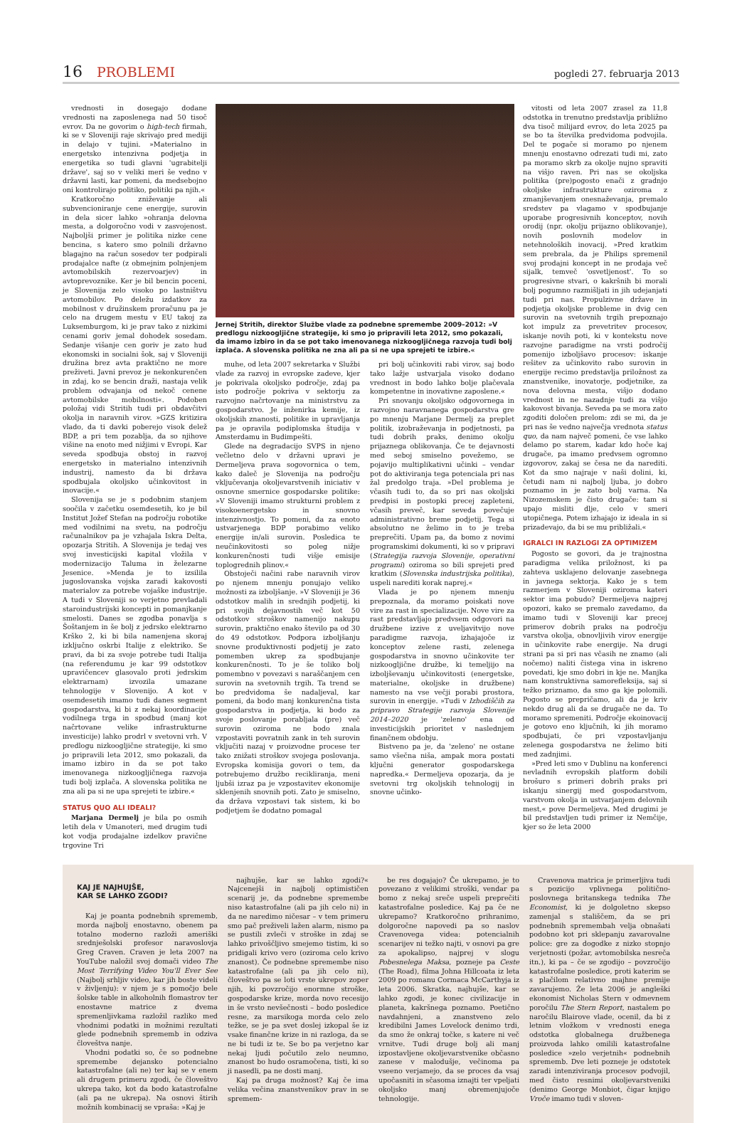16 PROBLEMI pogledi 27. februarja 2013
vrednosti in dosegajo dodane vrednosti na zaposlenega nad 50 tisoč evrov. Da ne govorim o high-tech firmah, ki se v Sloveniji raje skrivajo pred mediji in delajo v tujini. »Materialno in energetsko intenzivna podjetja in energetika so tudi glavni 'ugrabitelji države', saj so v veliki meri še vedno v državni lasti, kar pomeni, da medsebojno oni kontrolirajo politiko, politiki pa njih.«
Kratkoročno zniževanje ali subvencioniranje cene energije, surovin in dela sicer lahko »ohranja delovna mesta, a dolgoročno vodi v zasvojenost. Najboljši primer je politika nizke cene bencina, s katero smo polnili državno blagajno na račun sosedov ter podpirali prodajalce nafte (z obmejnim polnjenjem avtomobilskih rezervoarjev) in avtoprevoznike. Ker je bil bencin poceni, je Slovenija zelo visoko po lastništvu avtomobilov. Po deležu izdatkov za mobilnost v družinskem proračunu pa je celo na drugem mestu v EU takoj za Luksemburgom, ki je prav tako z nizkimi cenami goriv jemal dohodek sosedam. Sedanje višanje cen goriv je zato hud ekonomski in socialni šok, saj v Sloveniji družina brez avta praktično ne more preživeti. Javni prevoz je nekonkurenčen in zdaj, ko se bencin draži, nastaja velik problem odvajanja od nekoč cenene avtomobilske mobilnosti«. Podoben položaj vidi Stritih tudi pri obdavčitvi okolja in naravnih virov. »GZS kritizira vlado, da ti davki poberejo visok delež BDP, a pri tem pozablja, da so njihove višine na enoto med nižjimi v Evropi. Kar seveda spodbuja obstoj in razvoj energetsko in materialno intenzivnih industrij, namesto da bi država spodbujala okoljsko učinkovitost in inovacije.«
Slovenija se je s podobnim stanjem soočila v začetku osemdesetih, ko je bil Institut Jožef Stefan na področju robotike med vodilnimi na svetu, na področju računalnikov pa je vzhajala Iskra Delta, opozarja Stritih. A Slovenija je tedaj ves svoj investicijski kapital vložila v modernizacijo Taluma in železarne Jesenice. »Menda je to izsilila jugoslovanska vojska zaradi kakovosti materialov za potrebe vojaške industrije. A tudi v Sloveniji so verjetno prevladali staroindustrijski koncepti in pomanjkanje smelosti. Danes se zgodba ponavlja s Šoštanjem in še bolj z jedrsko elektrarno Krško 2, ki bi bila namenjena skoraj izključno oskrbi Italije z elektriko. Se pravi, da bi za svoje potrebe tudi Italija (na referendumu je kar 99 odstotkov upravičencev glasovalo proti jedrskim elektrarnam) izvozila umazane tehnologije v Slovenijo. A kot v osemdesetih imamo tudi danes segment gospodarstva, ki bi z nekaj koordinacije vodilnega trga in spodbud (manj kot načrtovane velike infrastrukturne investicije) lahko prodrl v svetovni vrh. V predlogu nizkoogljične strategije, ki smo jo pripravili leta 2012, smo pokazali, da imamo izbiro in da se pot tako imenovanega nizkoogljičnega razvoja tudi bolj izplača. A slovenska politika ne zna ali pa si ne upa sprejeti te izbire.«
STATUS QUO ALI IDEALI?
Marjana Dermelj je bila po osmih letih dela v Umanoteri, med drugim tudi kot vodja prodajalne izdelkov pravične trgovine Tri
Jernej Stritih, direktor Službe vlade za podnebne spremembe 2009–2012: »V predlogu nizkoogljične strategije, ki smo jo pripravili leta 2012, smo pokazali, da imamo izbiro in da se pot tako imenovanega nizkoogljičnega razvoja tudi bolj izplača. A slovenska politika ne zna ali pa si ne upa sprejeti te izbire.«
muhe, od leta 2007 sekretarka v Službi vlade za razvoj in evropske zadeve, kjer je pokrivala okoljsko področje, zdaj pa isto področje pokriva v sektorju za razvojno načrtovanje na ministrstvu za gospodarstvo. Je inženirka kemije, iz okoljskih znanosti, politike in upravljanja pa je opravila podiplomska študija v Amsterdamu in Budimpešti.
Glede na degradacijo SVPS in njeno večletno delo v državni upravi je Dermeljeva prava sogovornica o tem, kako daleč je Slovenija na področju vključevanja okoljevarstvenih iniciativ v osnovne smernice gospodarske politike: »V Sloveniji imamo strukturni problem z visokoenergetsko in snovno intenzivnostjo. To pomeni, da za enoto ustvarjenega BDP porabimo veliko energije in/ali surovin. Posledica te neučinkovitosti so poleg nižje konkurenčnosti tudi višje emisije toplogrednih plinov.«
Obstoječi načini rabe naravnih virov po njenem mnenju ponujajo veliko možnosti za izboljšanje. »V Sloveniji je 36 odstotkov malih in srednjih podjetij, ki pri svojih dejavnostih več kot 50 odstotkov stroškov namenijo nakupu surovin, praktično enako število pa od 30 do 49 odstotkov. Podpora izboljšanju snovne produktivnosti podjetij je zato pomemben ukrep za spodbujanje konkurenčnosti. To je še toliko bolj pomembno v povezavi s naraščanjem cen surovin na svetovnih trgih. Ta trend se bo predvidoma še nadaljeval, kar pomeni, da bodo manj konkurenčna tista gospodarstva in podjetja, ki bodo za svoje poslovanje porabljala (pre) več surovin oziroma ne bodo znala vzpostaviti povratnih zank in teh surovin vključiti nazaj v proizvodne procese ter tako znižati stroškov svojega poslovanja. Evropska komisija govori o tem, da potrebujemo družbo recikliranja, meni ljubši izraz pa je vzpostavitev ekonomije sklenjenih snovnih poti. Zato je smiselno, da država vzpostavi tak sistem, ki bo podjetjem še dodatno pomagal
pri bolj učinkoviti rabi virov, saj bodo tako lažje ustvarjala visoko dodano vrednost in bodo lahko bolje plačevala kompetentne in inovativne zaposlene.«
Pri snovanju okoljsko odgovornega in razvojno naravnanega gospodarstva gre po mnenju Marjane Dermelj za preplet politik, izobraževanja in podjetnosti, pa tudi dobrih praks, denimo okolju prijaznega oblikovanja. Če te dejavnosti med seboj smiselno povežemo, se pojavijo multiplikativni učinki – vendar pot do aktiviranja tega potenciala pri nas žal predolgo traja. »Del problema je včasih tudi to, da so pri nas okoljski predpisi in postopki precej zapleteni, včasih preveč, kar seveda povečuje administrativno breme podjetij. Tega si absolutno ne želimo in to je treba preprečiti. Upam pa, da bomo z novimi programskimi dokumenti, ki so v pripravi (Strategija razvoja Slovenije, operativni programi) oziroma so bili sprejeti pred kratkim (Slovenska industrijska politika), uspeli narediti korak naprej.«
Vlada je po njenem mnenju prepoznala, da moramo poiskati nove vire za rast in specializacije. Nove vire za rast predstavljajo predvsem odgovori na družbene izzive z uveljavitvijo nove paradigme razvoja, izhajajoče iz konceptov zelene rasti, zelenega gospodarstva in snovno učinkovite ter nizkoogljične družbe, ki temeljijo na izboljševanju učinkovitosti (energetske, materialne, okoljske in družbene) namesto na vse večji porabi prostora, surovin in energije. »Tudi v Izhodiščih za pripravo Strategije razvoja Slovenije 2014–2020 je 'zeleno' ena od investicijskih prioritet v naslednjem finančnem obdobju.
Bistveno pa je, da 'zeleno' ne ostane samo všečna niša, ampak mora postati ključni generator gospodarskega napredka.« Dermeljeva opozarja, da je svetovni trg okoljskih tehnologij in snovne učinko-
vitosti od leta 2007 zrasel za 11,8 odstotka in trenutno predstavlja približno dva tisoč milijard evrov, do leta 2025 pa se bo ta številka predvidoma podvojila. Del te pogače si moramo po njenem mnenju enostavno odrezati tudi mi, zato pa moramo skrb za okolje nujno spraviti na višjo raven. Pri nas se okoljska politika (pre)pogosto enači z gradnjo okoljske infrastrukture oziroma z zmanjševanjem onesnaževanja, premalo sredstev pa vlagamo v spodbujanje uporabe progresivnih konceptov, novih orodij (npr. okolju prijazno oblikovanje), novih poslovnih modelov in netehnoloških inovacij. »Pred kratkim sem prebrala, da je Philips spremenil svoj prodajni koncept in ne prodaja več sijalk, temveč 'osvetljenost'. To so progresivne stvari, o kakršnih bi morali bolj pogumno razmišljati in jih udejanjati tudi pri nas. Propulzivne države in podjetja okoljske probleme in dvig cen surovin na svetovnih trgih prepoznajo kot impulz za prevetritev procesov, iskanje novih poti, ki v kontekstu nove razvojne paradigme na vrsti področij pomenijo izboljšavo procesov: iskanje rešitev za učinkovito rabo surovin in energije recimo predstavlja priložnost za znanstvenike, inovatorje, podjetnike, za nova delovna mesta, višjo dodano vrednost in ne nazadnje tudi za višjo kakovost bivanja. Seveda pa se mora zato zgoditi določen prelom: zdi se mi, da je pri nas še vedno največja vrednota status quo, da nam največ pomeni, če vse lahko delamo po starem, kadar kdo hoče kaj drugače, pa imamo predvsem ogromno izgovorov, zakaj se česa ne da narediti. Kot da smo najraje v naši dolini, ki, četudi nam ni najbolj ljuba, jo dobro poznamo in je zato bolj varna. Na Nizozemskem je čisto drugače: tam si upajo misliti dlje, celo v smeri utopičnega. Potem izhajajo iz ideala in si prizadevajo, da bi se mu približali.«
IGRALCI IN RAZLOGI ZA OPTIMIZEM
Pogosto se govori, da je trajnostna paradigma velika priložnost, ki pa zahteva usklajeno delovanje zasebnega in javnega sektorja. Kako je s tem razmerjem v Sloveniji oziroma kateri sektor ima pobudo? Dermeljeva najprej opozori, kako se premalo zavedamo, da imamo tudi v Sloveniji kar precej primerov dobrih praks na področju varstva okolja, obnovljivih virov energije in učinkovite rabe energije. Na drugi strani pa si pri nas včasih ne znamo (ali nočemo) naliti čistega vina in iskreno povedati, kje smo dobri in kje ne. Manjka nam konstruktivna samorefleksija, saj si težko priznamo, da smo ga kje polomili. Pogosto se prepričamo, ali da je kriv nekdo drug ali da se drugače ne da. To moramo spremeniti. Področje ekoinovacij je gotovo eno ključnih, ki jih moramo spodbujati, če pri vzpostavljanju zelenega gospodarstva ne želimo biti med zadnjimi.
»Pred leti smo v Dublinu na konferenci nevladnih evropskih platform dobili brošuro s primeri dobrih praks pri iskanju sinergij med gospodarstvom, varstvom okolja in ustvarjanjem delovnih mest,« pove Dermeljeva. Med drugimi je bil predstavljen tudi primer iz Nemčije, kjer so že leta 2000
KAJ JE NAJHUJŠE,
KAR SE LAHKO ZGODI?
Kaj je poanta podnebnih sprememb, morda najbolj enostavno, obenem pa totalno moderno razloži ameriški srednješolski profesor naravoslovja Greg Craven. Craven je leta 2007 na YouTube naložil svoj domači video The Most Terrifying Video You'll Ever See (Najbolj srhljiv video, kar jih boste videli v življenju): v njem je s pomočjo bele šolske table in alkoholnih flomastrov ter enostavne matrice z dvema spremenljivkama razložil razliko med vhodnimi podatki in možnimi rezultati glede podnebnih sprememb in odziva človeštva nanje.
Vhodni podatki so, če so podnebne spremembe dejansko potencialno katastrofalne (ali ne) ter kaj se v enem ali drugem primeru zgodi, če človeštvo ukrepa tako, kot da bodo katastrofalne (ali pa ne ukrepa). Na osnovi štirih možnih kombinacij se vpraša: »Kaj je
najhujše, kar se lahko zgodi?« Najcenejši in najbolj optimističen scenarij je, da podnebne spremembe niso katastrofalne (ali pa jih celo ni) in da ne naredimo ničesar – v tem primeru smo pač preživeli lažen alarm, nismo pa se pustili zvleči v stroške in zdaj se lahko privoščljivo smejemo tistim, ki so pridigali krivo vero (oziroma celo krivo znanost). Če podnebne spremembe niso katastrofalne (ali pa jih celo ni), človeštvo pa se loti vrste ukrepov zoper njih, ki povzročijo enormne stroške, gospodarske krize, morda novo recesijo in še vrsto nevšečnosti – bodo posledice resne, za marsikoga morda celo zelo težke, se je pa svet doslej izkopal še iz vsake finančne krize in ni razloga, da se ne bi tudi iz te. Se bo pa verjetno kar nekaj ljudi počutilo zelo neumno, znanost bo hudo osramočena, tisti, ki so ji nasedli, pa ne dosti manj.
Kaj pa druga možnost? Kaj če ima velika večina znanstvenikov prav in se spremem-
be res dogajajo? Če ukrepamo, je to povezano z velikimi stroški, vendar pa bomo z nekaj sreče uspeli preprečiti katastrofalne posledice. Kaj pa če ne ukrepamo? Kratkoročno prihranimo, dolgoročne napovedi pa so naslov Cravenovega videa: potencialnih scenarijev ni težko najti, v osnovi pa gre za apokalipso, najprej v slogu Pobesnelega Maksa, pozneje pa Ceste (The Road), filma Johna Hillcoata iz leta 2009 po romanu Cormaca McCarthyja iz leta 2006. Skratka, najhujše, kar se lahko zgodi, je konec civilizacije in planeta, kakršnega poznamo. Poetično navdahnjeni, a znanstveno zelo kredibilni James Lovelock denimo trdi, da smo že onkraj točke, s katere ni več vrnitve. Tudi druge bolj ali manj izpostavljene okoljevarstvenike občasno zanese v malodušje, večinoma pa vseeno verjamejo, da se proces da vsaj upočasniti in sčasoma iznajti ter vpeljati okoljsko manj obremenjujoče tehnologije.
Cravenova matrica je primerljiva tudi s pozicijo vplivnega politično-poslovnega britanskega tednika The Economist, ki je dolgoletno skepso zamenjal s stališčem, da se pri podnebnih spremembah velja obnašati podobno kot pri sklepanju zavarovalne police: gre za dogodke z nizko stopnjo verjetnosti (požar, avtomobilska nesreča itn.), ki pa – če se zgodijo – povzročijo katastrofalne posledice, proti katerim se s plačilom relativno majhne premije zavarujemo. Že leta 2006 je angleški ekonomist Nicholas Stern v odmevnem poročilu The Stern Report, nastalem po naročilu Blairove vlade, ocenil, da bi z letnim vložkom v vrednosti enega odstotka globalnega družbenega proizvoda lahko omilili katastrofalne posledice »zelo verjetnih« podnebnih sprememb. Dve leti pozneje je odstotek zaradi intenziviranja procesov podvojil, med čisto resnimi okoljevarstveniki (denimo George Monbiot, čigar knjigo Vroče imamo tudi v sloven-